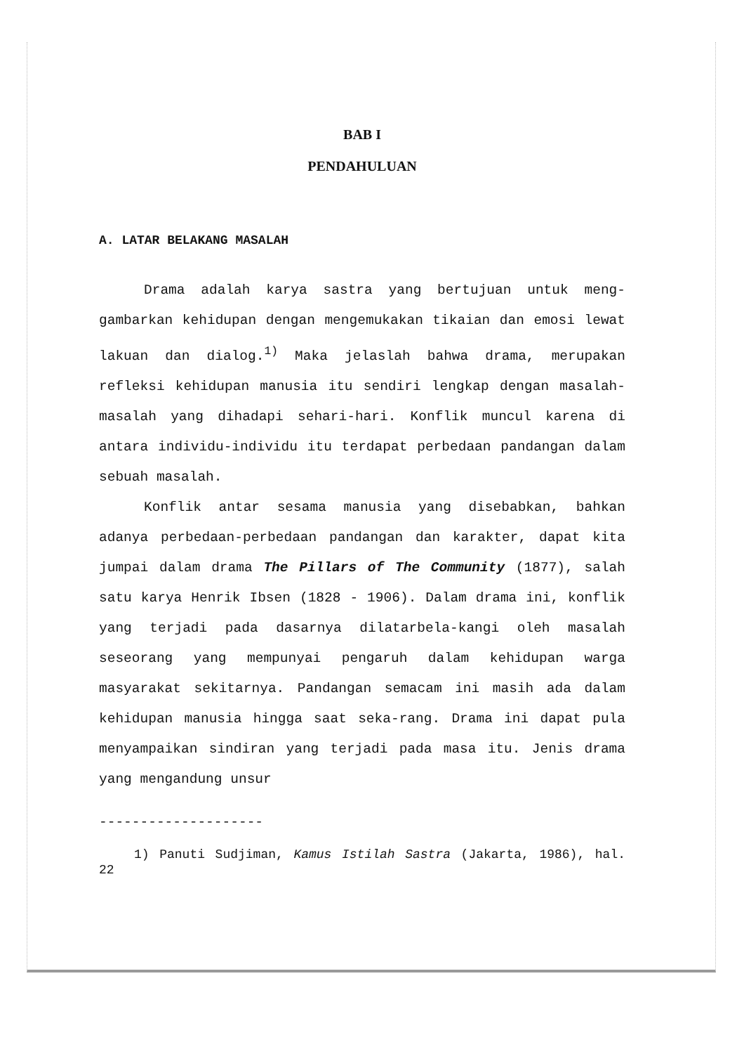BAB I
PENDAHULUAN
A. LATAR BELAKANG MASALAH
Drama adalah karya sastra yang bertujuan untuk meng-gambarkan kehidupan dengan mengemukakan tikaian dan emosi lewat lakuan dan dialog.<sup>1)</sup> Maka jelaslah bahwa drama, merupakan refleksi kehidupan manusia itu sendiri lengkap dengan masalah-masalah yang dihadapi sehari-hari. Konflik muncul karena di antara individu-individu itu terdapat perbedaan pandangan dalam sebuah masalah.
Konflik antar sesama manusia yang disebabkan, bahkan adanya perbedaan-perbedaan pandangan dan karakter, dapat kita jumpai dalam drama The Pillars of The Community (1877), salah satu karya Henrik Ibsen (1828 - 1906). Dalam drama ini, konflik yang terjadi pada dasarnya dilatarbela-kangi oleh masalah seseorang yang mempunyai pengaruh dalam kehidupan warga masyarakat sekitarnya. Pandangan semacam ini masih ada dalam kehidupan manusia hingga saat seka-rang. Drama ini dapat pula menyampaikan sindiran yang terjadi pada masa itu. Jenis drama yang mengandung unsur
--------------------
1) Panuti Sudjiman, Kamus Istilah Sastra (Jakarta, 1986), hal. 22